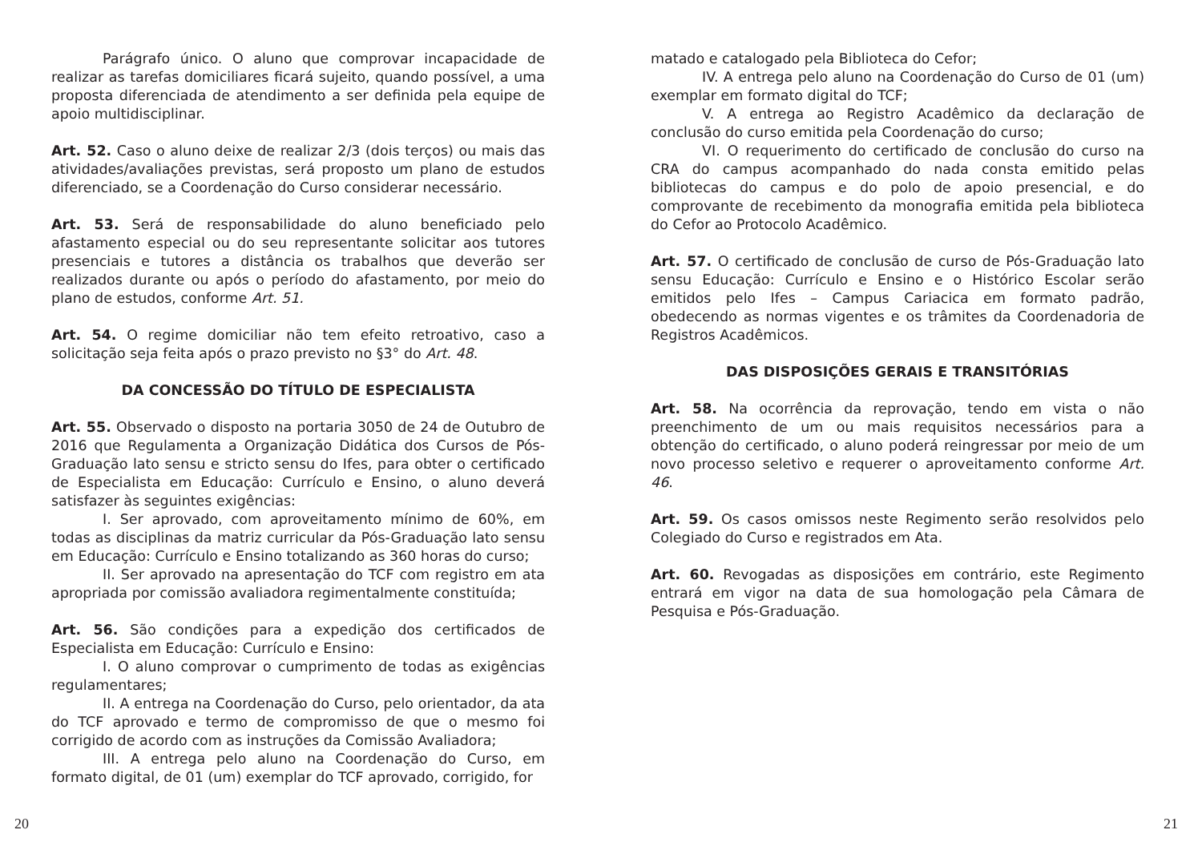Parágrafo único. O aluno que comprovar incapacidade de realizar as tarefas domiciliares ficará sujeito, quando possível, a uma proposta diferenciada de atendimento a ser definida pela equipe de apoio multidisciplinar.
Art. 52. Caso o aluno deixe de realizar 2/3 (dois terços) ou mais das atividades/avaliações previstas, será proposto um plano de estudos diferenciado, se a Coordenação do Curso considerar necessário.
Art. 53. Será de responsabilidade do aluno beneficiado pelo afastamento especial ou do seu representante solicitar aos tutores presenciais e tutores a distância os trabalhos que deverão ser realizados durante ou após o período do afastamento, por meio do plano de estudos, conforme Art. 51.
Art. 54. O regime domiciliar não tem efeito retroativo, caso a solicitação seja feita após o prazo previsto no §3° do Art. 48.
DA CONCESSÃO DO TÍTULO DE ESPECIALISTA
Art. 55. Observado o disposto na portaria 3050 de 24 de Outubro de 2016 que Regulamenta a Organização Didática dos Cursos de Pós-Graduação lato sensu e stricto sensu do Ifes, para obter o certificado de Especialista em Educação: Currículo e Ensino, o aluno deverá satisfazer às seguintes exigências:
I. Ser aprovado, com aproveitamento mínimo de 60%, em todas as disciplinas da matriz curricular da Pós-Graduação lato sensu em Educação: Currículo e Ensino totalizando as 360 horas do curso;
II. Ser aprovado na apresentação do TCF com registro em ata apropriada por comissão avaliadora regimentalmente constituída;
Art. 56. São condições para a expedição dos certificados de Especialista em Educação: Currículo e Ensino:
I. O aluno comprovar o cumprimento de todas as exigências regulamentares;
II. A entrega na Coordenação do Curso, pelo orientador, da ata do TCF aprovado e termo de compromisso de que o mesmo foi corrigido de acordo com as instruções da Comissão Avaliadora;
III. A entrega pelo aluno na Coordenação do Curso, em formato digital, de 01 (um) exemplar do TCF aprovado, corrigido, for
matado e catalogado pela Biblioteca do Cefor;
IV. A entrega pelo aluno na Coordenação do Curso de 01 (um) exemplar em formato digital do TCF;
V. A entrega ao Registro Acadêmico da declaração de conclusão do curso emitida pela Coordenação do curso;
VI. O requerimento do certificado de conclusão do curso na CRA do campus acompanhado do nada consta emitido pelas bibliotecas do campus e do polo de apoio presencial, e do comprovante de recebimento da monografia emitida pela biblioteca do Cefor ao Protocolo Acadêmico.
Art. 57. O certificado de conclusão de curso de Pós-Graduação lato sensu Educação: Currículo e Ensino e o Histórico Escolar serão emitidos pelo Ifes – Campus Cariacica em formato padrão, obedecendo as normas vigentes e os trâmites da Coordenadoria de Registros Acadêmicos.
DAS DISPOSIÇÕES GERAIS E TRANSITÓRIAS
Art. 58. Na ocorrência da reprovação, tendo em vista o não preenchimento de um ou mais requisitos necessários para a obtenção do certificado, o aluno poderá reingressar por meio de um novo processo seletivo e requerer o aproveitamento conforme Art. 46.
Art. 59. Os casos omissos neste Regimento serão resolvidos pelo Colegiado do Curso e registrados em Ata.
Art. 60. Revogadas as disposições em contrário, este Regimento entrará em vigor na data de sua homologação pela Câmara de Pesquisa e Pós-Graduação.
20 21